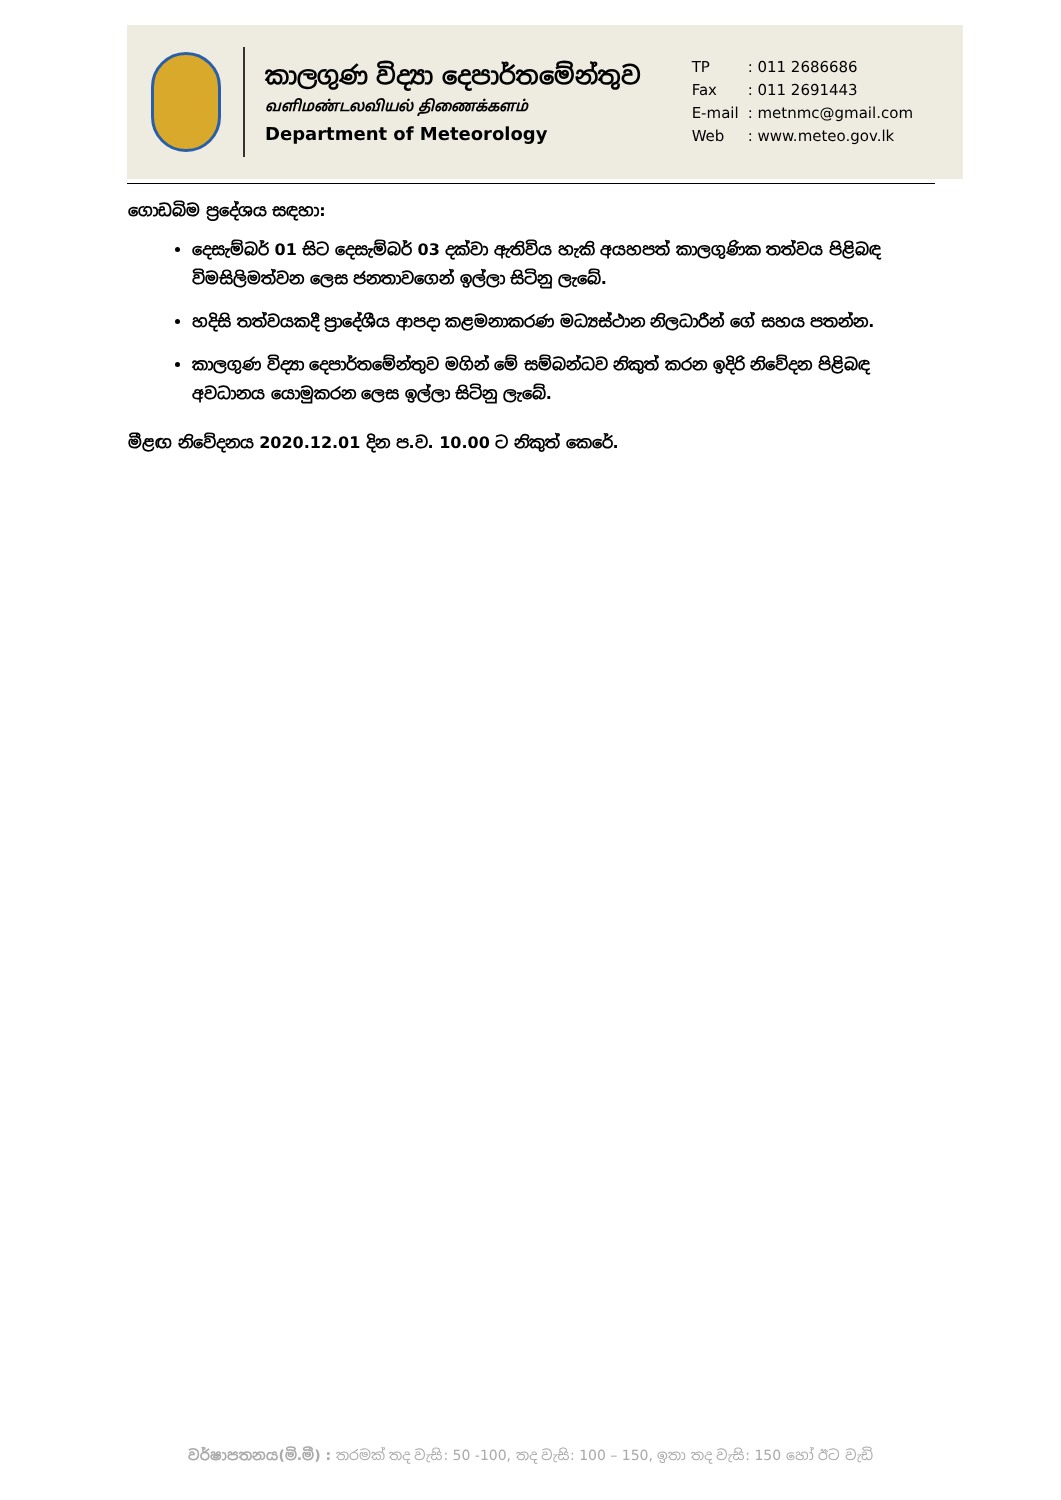කාලගුණ විද්‍යා දෙපාර්තමේන්තුව
வளிமண்டலவியல் திணைக்களம்
Department of Meteorology
TP: 011 2686686
Fax: 011 2691443
E-mail: metnmc@gmail.com
Web: www.meteo.gov.lk
ගොඩබිම ප්‍රදේශය සඳහා:
දෙසැම්බර් 01 සිට දෙසැම්බර් 03 දක්වා ඇතිවිය හැකි අයහපත් කාලගුණික තත්වය පිළිබඳ විමසිලිමත්වන ලෙස ජනතාවගෙන් ඉල්ලා සිටිනු ලැබේ.
හදිසි තත්වයකදී ප්‍රාදේශීය ආපදා කළමනාකරණ මධ්‍යස්ථාන නිලධාරීන් ගේ සහය පතන්න.
කාලගුණ විද්‍යා දෙපාර්තමේන්තුව මගින් මේ සම්බන්ධව නිකුත් කරන ඉදිරි නිවේදන පිළිබඳ අවධානය යොමුකරන ලෙස ඉල්ලා සිටිනු ලැබේ.
මීළඟ නිවේදනය 2020.12.01 දින ප.ව. 10.00 ට නිකුත් කෙරේ.
වර්ෂාපතනය(මි.මී) : තරමක් තද වැසි: 50 -100, තද වැසි: 100 – 150, ඉතා තද වැසි: 150 හෝ ඊට වැඩි